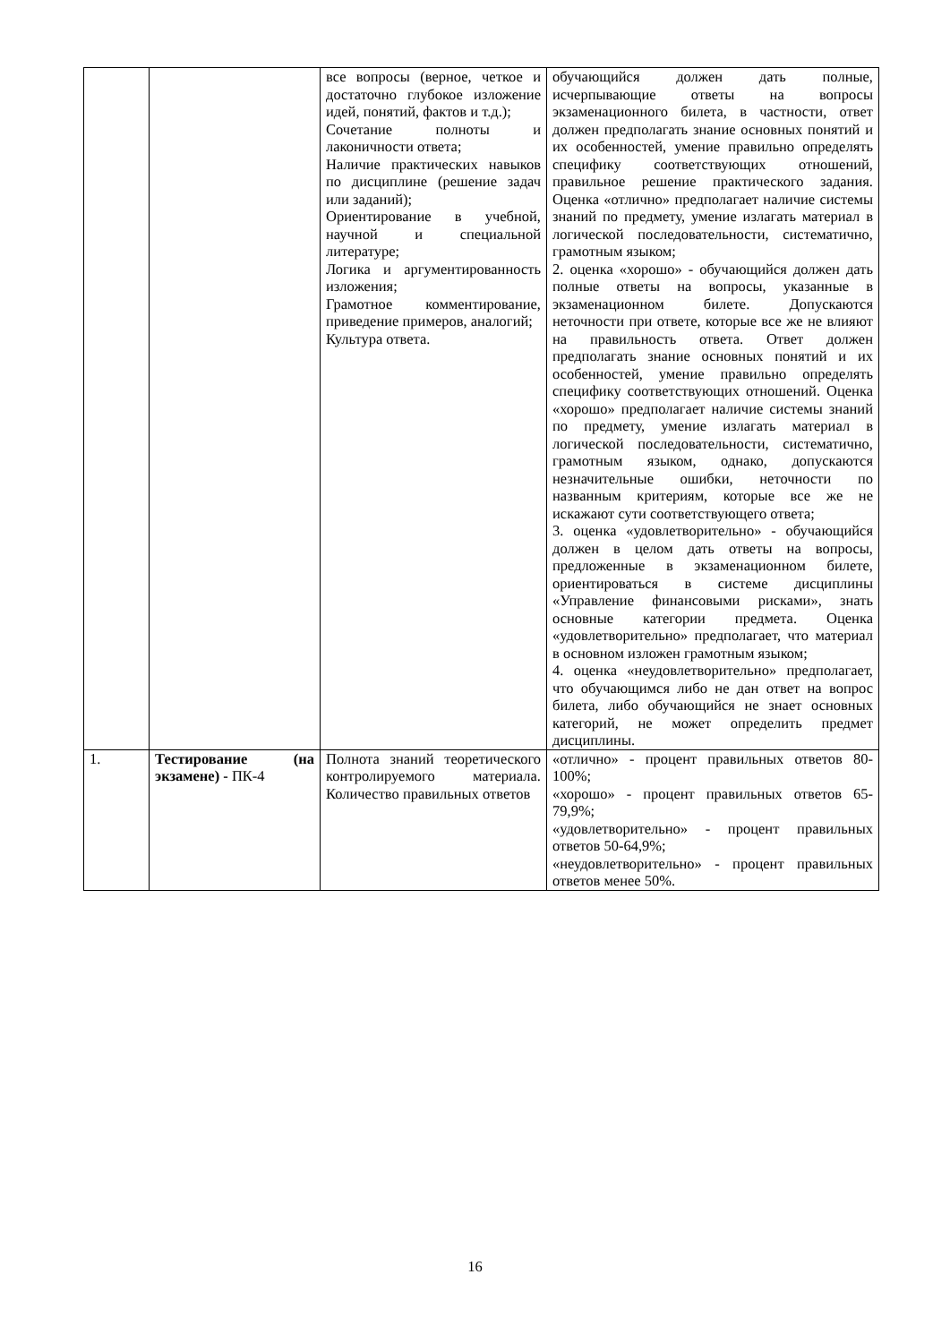| | | все вопросы (верное, четкое и достаточно глубокое изложение идей, понятий, фактов и т.д.); Сочетание полноты и лаконичности ответа; Наличие практических навыков по дисциплине (решение задач или заданий); Ориентирование в учебной, научной и специальной литературе; Логика и аргументированность изложения; Грамотное комментирование, приведение примеров, аналогий; Культура ответа. | обучающийся должен дать полные, исчерпывающие ответы на вопросы экзаменационного билета, в частности, ответ должен предполагать знание основных понятий и их особенностей, умение правильно определять специфику соответствующих отношений, правильное решение практического задания. Оценка «отлично» предполагает наличие системы знаний по предмету, умение излагать материал в логической последовательности, систематично, грамотным языком; 2. оценка «хорошо» - обучающийся должен дать полные ответы на вопросы, указанные в экзаменационном билете. Допускаются неточности при ответе, которые все же не влияют на правильность ответа. Ответ должен предполагать знание основных понятий и их особенностей, умение правильно определять специфику соответствующих отношений. Оценка «хорошо» предполагает наличие системы знаний по предмету, умение излагать материал в логической последовательности, систематично, грамотным языком, однако, допускаются незначительные ошибки, неточности по названным критериям, которые все же не искажают сути соответствующего ответа; 3. оценка «удовлетворительно» - обучающийся должен в целом дать ответы на вопросы, предложенные в экзаменационном билете, ориентироваться в системе дисциплины «Управление финансовыми рисками», знать основные категории предмета. Оценка «удовлетворительно» предполагает, что материал в основном изложен грамотным языком; 4. оценка «неудовлетворительно» предполагает, что обучающимся либо не дан ответ на вопрос билета, либо обучающийся не знает основных категорий, не может определить предмет дисциплины. |
| 1. | Тестирование (на экзамене) - ПК-4 | Полнота знаний теоретического контролируемого материала. Количество правильных ответов | «отлично» - процент правильных ответов 80-100%; «хорошо» - процент правильных ответов 65-79,9%; «удовлетворительно» - процент правильных ответов 50-64,9%; «неудовлетворительно» - процент правильных ответов менее 50%. |
16